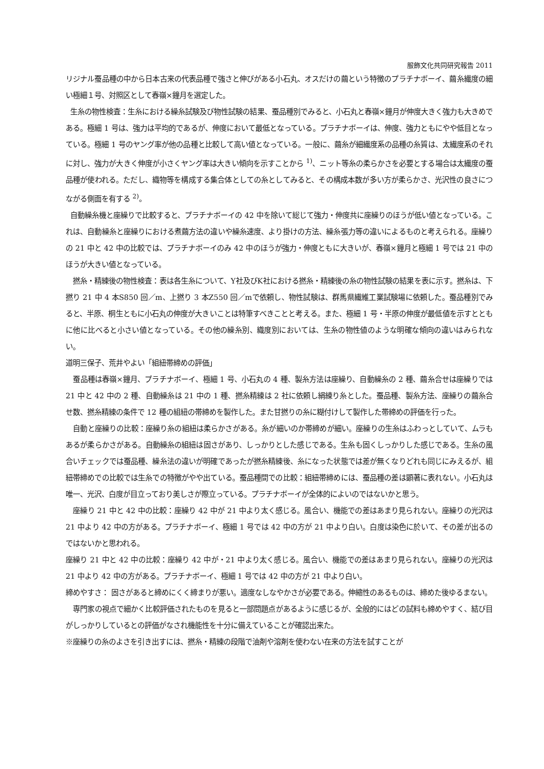服飾文化共同研究報告 2011
リジナル蚕品種の中から日本古来の代表品種で強さと伸びがある小石丸、オスだけの繭という特徴のプラチナボーイ、繭糸繊度の細い極細１号、対照区として春嶺×鐘月を選定した。
生糸の物性検査：生糸における繰糸試験及び物性試験の結果、蚕品種別でみると、小石丸と春嶺×鐘月が伸度大きく強力も大きめである。極細 1 号は、強力は平均的であるが、伸度において最低となっている。プラチナボーイは、伸度、強力ともにやや低目となっている。極細 1 号のヤング率が他の品種と比較して高い値となっている。一般に、繭糸が細繊度系の品種の糸質は、太繊度系のそれに対し、強力が大きく伸度が小さくヤング率は大きい傾向を示すことから <sup>1)</sup>、ニット等糸の柔らかさを必要とする場合は太繊度の蚕品種が使われる。ただし、織物等を構成する集合体としての糸としてみると、その構成本数が多い方が柔らかさ、光沢性の良さにつながる側面を有する <sup>2)</sup>。
自動繰糸機と座繰りで比較すると、プラチナボーイの 42 中を除いて総じて強力・伸度共に座繰りのほうが低い値となっている。これは、自動繰糸と座繰りにおける煮繭方法の違いや繰糸速度、より掛けの方法、繰糸張力等の違いによるものと考えられる。座繰りの 21 中と 42 中の比較では、プラチナボーイのみ 42 中のほうが強力・伸度ともに大きいが、春嶺×鐘月と極細 1 号では 21 中のほうが大きい値となっている。
撚糸・精練後の物性検査：表は各生糸について、Y社及びK社における撚糸・精練後の糸の物性試験の結果を表に示す。撚糸は、下撚り 21 中 4 本S850 回／m、上撚り 3 本Z550 回／mで依頼し、物性試験は、群馬県繊維工業試験場に依頼した。蚕品種別でみると、半原、桐生ともに小石丸の伸度が大きいことは特筆すべきことと考える。また、極細 1 号・半原の伸度が最低値を示すとともに他に比べると小さい値となっている。その他の繰糸別、織度別においては、生糸の物性値のような明確な傾向の違いはみられない。
道明三保子、荒井やよい「組紐帯締めの評価」
蚕品種は春嶺×鐘月、プラチナボーイ、極細 1 号、小石丸の 4 種、製糸方法は座繰り、自動繰糸の 2 種、繭糸合せは座繰りでは 21 中と 42 中の 2 種、自動繰糸は 21 中の 1 種、撚糸精練は 2 社に依頼し絹練り糸とした。蚕品種、製糸方法、座繰りの繭糸合せ数、撚糸精練の条件で 12 種の組紐の帯締めを製作した。また甘撚りの糸に糊付けして製作した帯締めの評価を行った。
自動と座繰りの比較：座繰り糸の組紐は柔らかさがある。糸が細いのか帯締めが細い。座繰りの生糸はふわっとしていて、ムラもあるが柔らかさがある。自動繰糸の組紐は固さがあり、しっかりとした感じである。生糸も固くしっかりした感じである。生糸の風合いチェックでは蚕品種、繰糸法の違いが明確であったが撚糸精練後、糸になった状態では差が無くなりどれも同じにみえるが、組紐帯締めでの比較では生糸での特徴がやや出ている。蚕品種間での比較：組紐帯締めには、蚕品種の差は顕著に表れない。小石丸は唯一、光沢、白度が目立っており美しさが際立っている。プラチナボーイが全体的によいのではないかと思う。
座繰り 21 中と 42 中の比較：座繰り 42 中が 21 中より太く感じる。風合い、機能での差はあまり見られない。座繰りの光沢は 21 中より 42 中の方がある。プラチナボーイ、極細 1 号では 42 中の方が 21 中より白い。白度は染色に於いて、その差が出るのではないかと思われる。
座繰り 21 中と 42 中の比較：座繰り 42 中が・21 中より太く感じる。風合い、機能での差はあまり見られない。座繰りの光沢は 21 中より 42 中の方がある。プラチナボーイ、極細 1 号では 42 中の方が 21 中より白い。
締めやすさ： 固さがあると締めにくく締まりが悪い。適度なしなやかさが必要である。伸縮性のあるものは、締めた後ゆるまない。
専門家の視点で細かく比較評価されたものを見ると一部問題点があるように感じるが、全般的にはどの試料も締めやすく、結び目がしっかりしているとの評価がなされ機能性を十分に備えていることが確認出来た。
※座繰りの糸のよさを引き出すには、撚糸・精練の段階で油剤や溶剤を使わない在来の方法を試すことが